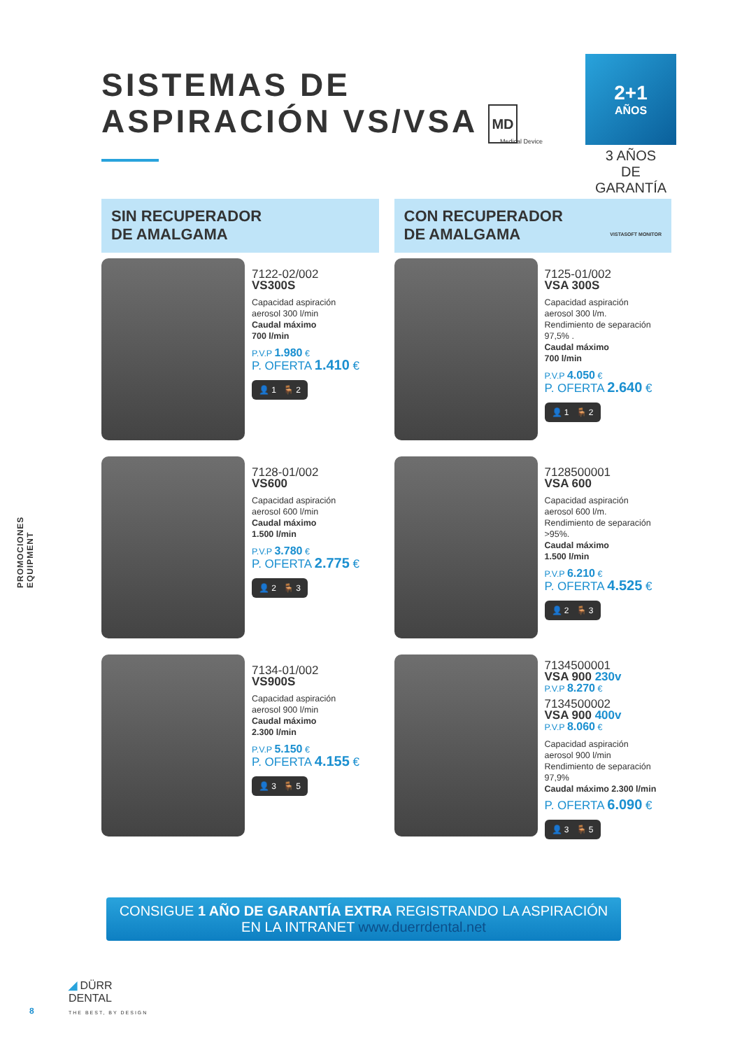SISTEMAS DE
ASPIRACIÓN VS/VSA MD
Medical Device
2+1
AÑOS
3 AÑOS
DE GARANTÍA
SIN RECUPERADOR
DE AMALGAMA
7122-02/002
VS300S
Capacidad aspiración
aerosol 300 l/min
Caudal máximo
700 l/min
P.V.P 1.980 €
P. OFERTA 1.410 €
👤 1 🪑 2
7128-01/002
VS600
Capacidad aspiración
aerosol 600 l/min
Caudal máximo
1.500 l/min
P.V.P 3.780 €
P. OFERTA 2.775 €
👤 2 🪑 3
7134-01/002
VS900S
Capacidad aspiración
aerosol 900 l/min
Caudal máximo
2.300 l/min
P.V.P 5.150 €
P. OFERTA 4.155 €
👤 3 🪑 5
CON RECUPERADOR
DE AMALGAMA VISTASOFT MONITOR
7125-01/002
VSA 300S
Capacidad aspiración
aerosol 300 l/m.
Rendimiento de separación
97,5% .
Caudal máximo
700 l/min
P.V.P 4.050 €
P. OFERTA 2.640 €
👤 1 🪑 2
7128500001
VSA 600
Capacidad aspiración
aerosol 600 l/m.
Rendimiento de separación
>95%.
Caudal máximo
1.500 l/min
P.V.P 6.210 €
P. OFERTA 4.525 €
👤 2 🪑 3
7134500001
VSA 900 230v
P.V.P 8.270 €
7134500002
VSA 900 400v
P.V.P 8.060 €
Capacidad aspiración
aerosol 900 l/min
Rendimiento de separación 97,9%
Caudal máximo 2.300 l/min
P. OFERTA 6.090 €
👤 3 🪑 5
CONSIGUE 1 AÑO DE GARANTÍA EXTRA REGISTRANDO LA ASPIRACIÓN
EN LA INTRANET www.duerrdental.net
PROMOCIONES EQUIPMENT
◢ DÜRR
DENTAL
THE BEST, BY DESIGN
8